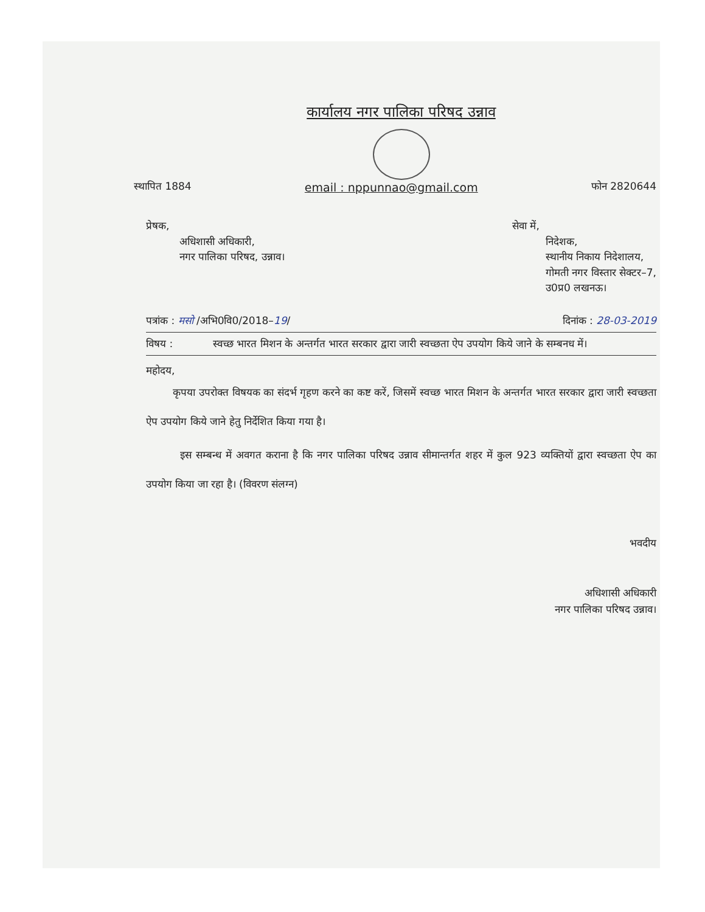कार्यालय नगर पालिका परिषद उन्नाव
स्थापित 1884 email : nppunnao@gmail.com फोन 2820644
प्रेषक,
अधिशासी अधिकारी,
नगर पालिका परिषद, उन्नाव।
सेवा में,
निदेशक,
स्थानीय निकाय निदेशालय,
गोमती नगर विस्तार सेक्टर–7,
उ0प्र0 लखनऊ।
पत्रांक : मसो /अभि0वि0/2018–19/ दिनांक : 28-03-2019
विषय : स्वच्छ भारत मिशन के अन्तर्गत भारत सरकार द्वारा जारी स्वच्छता ऐप उपयोग किये जाने के सम्बनध में।
महोदय,
कृपया उपरोक्त विषयक का संदर्भ गृहण करने का कष्ट करें, जिसमें स्वच्छ भारत मिशन के अन्तर्गत भारत सरकार द्वारा जारी स्वच्छता ऐप उपयोग किये जाने हेतु निर्देशित किया गया है।
इस सम्बन्ध में अवगत कराना है कि नगर पालिका परिषद उन्नाव सीमान्तर्गत शहर में कुल 923 व्यक्तियों द्वारा स्वच्छता ऐप का उपयोग किया जा रहा है। (विवरण संलग्न)
भवदीय
अधिशासी अधिकारी
नगर पालिका परिषद उन्नाव।